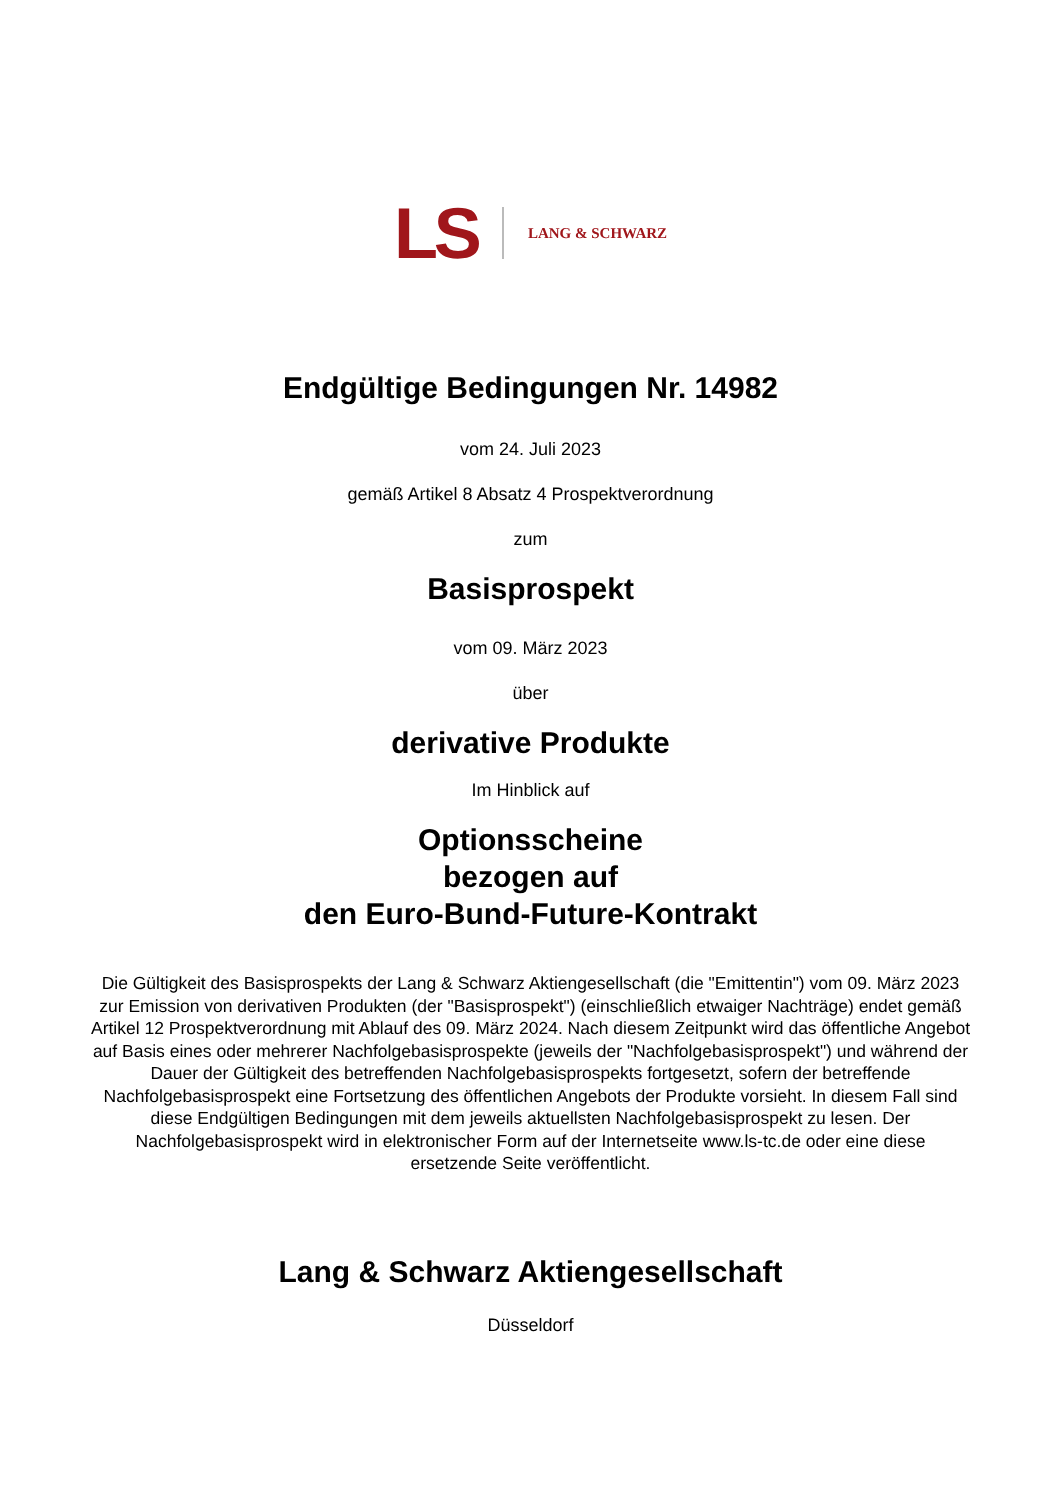LS LANG & SCHWARZ
Endgültige Bedingungen Nr. 14982
vom 24. Juli 2023
gemäß Artikel 8 Absatz 4 Prospektverordnung
zum
Basisprospekt
vom 09. März 2023
über
derivative Produkte
Im Hinblick auf
Optionsscheine
bezogen auf
den Euro-Bund-Future-Kontrakt
Die Gültigkeit des Basisprospekts der Lang & Schwarz Aktiengesellschaft (die "Emittentin") vom 09. März 2023 zur Emission von derivativen Produkten (der "Basisprospekt") (einschließlich etwaiger Nachträge) endet gemäß Artikel 12 Prospektverordnung mit Ablauf des 09. März 2024. Nach diesem Zeitpunkt wird das öffentliche Angebot auf Basis eines oder mehrerer Nachfolgebasisprospekte (jeweils der "Nachfolgebasisprospekt") und während der Dauer der Gültigkeit des betreffenden Nachfolgebasisprospekts fortgesetzt, sofern der betreffende Nachfolgebasisprospekt eine Fortsetzung des öffentlichen Angebots der Produkte vorsieht. In diesem Fall sind diese Endgültigen Bedingungen mit dem jeweils aktuellsten Nachfolgebasisprospekt zu lesen. Der Nachfolgebasisprospekt wird in elektronischer Form auf der Internetseite www.ls-tc.de oder eine diese ersetzende Seite veröffentlicht.
Lang & Schwarz Aktiengesellschaft
Düsseldorf